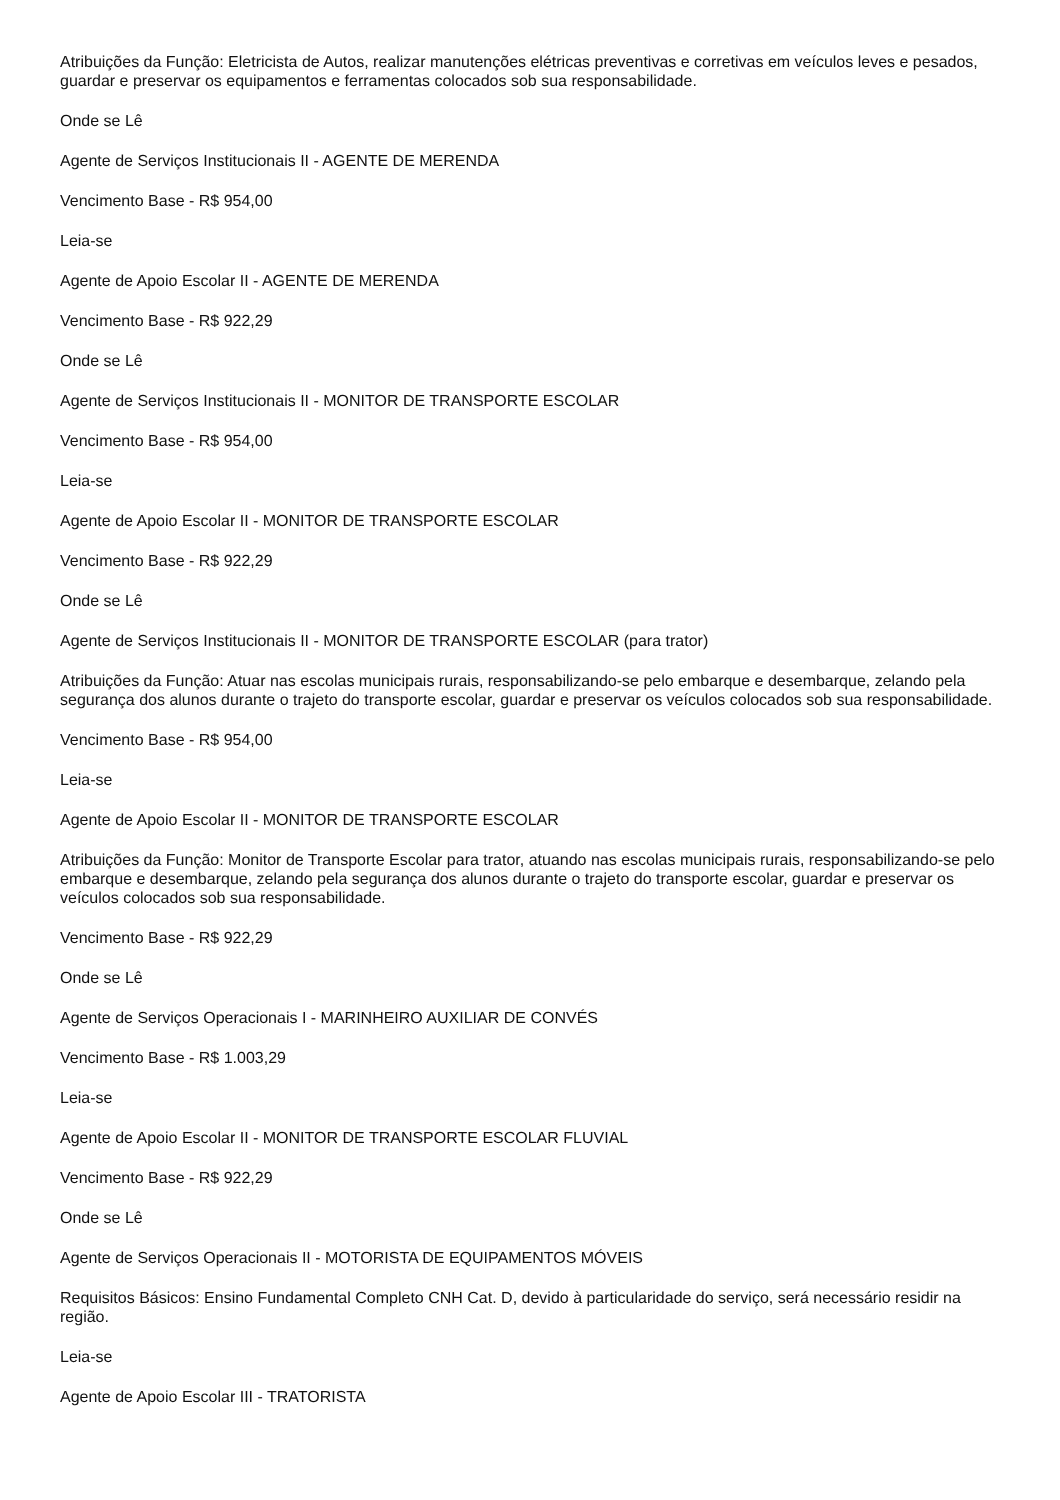Atribuições da Função: Eletricista de Autos, realizar manutenções elétricas preventivas e corretivas em veículos leves e pesados, guardar e preservar os equipamentos e ferramentas colocados sob sua responsabilidade.
Onde se Lê
Agente de Serviços Institucionais II - AGENTE DE MERENDA
Vencimento Base - R$ 954,00
Leia-se
Agente de Apoio Escolar II - AGENTE DE MERENDA
Vencimento Base - R$ 922,29
Onde se Lê
Agente de Serviços Institucionais II - MONITOR DE TRANSPORTE ESCOLAR
Vencimento Base - R$ 954,00
Leia-se
Agente de Apoio Escolar II - MONITOR DE TRANSPORTE ESCOLAR
Vencimento Base - R$ 922,29
Onde se Lê
Agente de Serviços Institucionais II - MONITOR DE TRANSPORTE ESCOLAR (para trator)
Atribuições da Função: Atuar nas escolas municipais rurais, responsabilizando-se pelo embarque e desembarque, zelando pela segurança dos alunos durante o trajeto do transporte escolar, guardar e preservar os veículos colocados sob sua responsabilidade.
Vencimento Base - R$ 954,00
Leia-se
Agente de Apoio Escolar II - MONITOR DE TRANSPORTE ESCOLAR
Atribuições da Função: Monitor de Transporte Escolar para trator, atuando nas escolas municipais rurais, responsabilizando-se pelo embarque e desembarque, zelando pela segurança dos alunos durante o trajeto do transporte escolar, guardar e preservar os veículos colocados sob sua responsabilidade.
Vencimento Base - R$ 922,29
Onde se Lê
Agente de Serviços Operacionais I - MARINHEIRO AUXILIAR DE CONVÉS
Vencimento Base - R$ 1.003,29
Leia-se
Agente de Apoio Escolar II - MONITOR DE TRANSPORTE ESCOLAR FLUVIAL
Vencimento Base - R$ 922,29
Onde se Lê
Agente de Serviços Operacionais II - MOTORISTA DE EQUIPAMENTOS MÓVEIS
Requisitos Básicos: Ensino Fundamental Completo CNH Cat. D, devido à particularidade do serviço, será necessário residir na região.
Leia-se
Agente de Apoio Escolar III - TRATORISTA